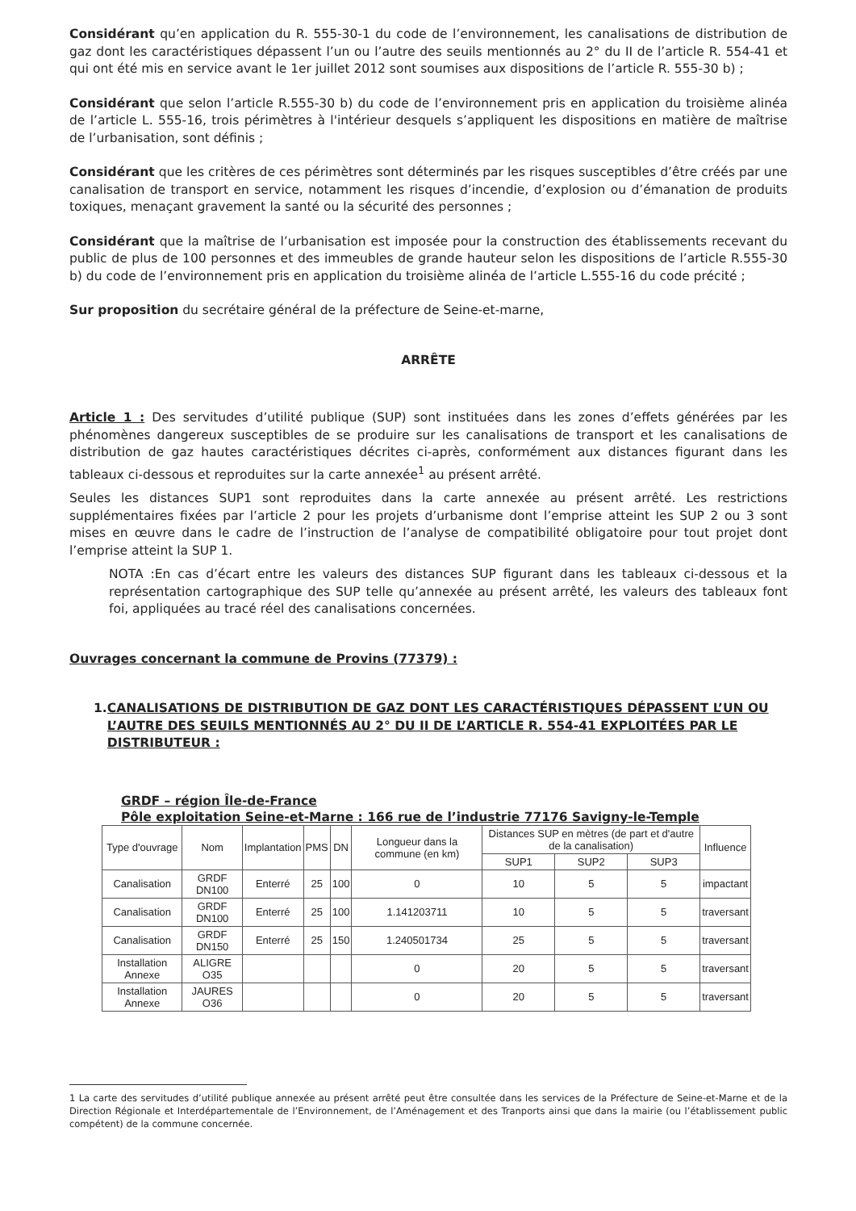Considérant qu’en application du R. 555-30-1 du code de l’environnement, les canalisations de distribution de gaz dont les caractéristiques dépassent l’un ou l’autre des seuils mentionnés au 2° du II de l’article R. 554-41 et qui ont été mis en service avant le 1er juillet 2012 sont soumises aux dispositions de l’article R. 555-30 b) ;
Considérant que selon l’article R.555-30 b) du code de l’environnement pris en application du troisième alinéa de l’article L. 555-16, trois périmètres à l'intérieur desquels s’appliquent les dispositions en matière de maîtrise de l’urbanisation, sont définis ;
Considérant que les critères de ces périmètres sont déterminés par les risques susceptibles d’être créés par une canalisation de transport en service, notamment les risques d’incendie, d’explosion ou d’émanation de produits toxiques, menaçant gravement la santé ou la sécurité des personnes ;
Considérant que la maîtrise de l’urbanisation est imposée pour la construction des établissements recevant du public de plus de 100 personnes et des immeubles de grande hauteur selon les dispositions de l’article R.555-30 b) du code de l’environnement pris en application du troisième alinéa de l’article L.555-16 du code précité ;
Sur proposition du secrétaire général de la préfecture de Seine-et-marne,
ARRÊTE
Article 1 : Des servitudes d’utilité publique (SUP) sont instituées dans les zones d’effets générées par les phénomènes dangereux susceptibles de se produire sur les canalisations de transport et les canalisations de distribution de gaz hautes caractéristiques décrites ci-après, conformément aux distances figurant dans les tableaux ci-dessous et reproduites sur la carte annexée<sup>1</sup> au présent arrêté.
Seules les distances SUP1 sont reproduites dans la carte annexée au présent arrêté. Les restrictions supplémentaires fixées par l’article 2 pour les projets d’urbanisme dont l’emprise atteint les SUP 2 ou 3 sont mises en œuvre dans le cadre de l’instruction de l’analyse de compatibilité obligatoire pour tout projet dont l’emprise atteint la SUP 1.
NOTA :En cas d’écart entre les valeurs des distances SUP figurant dans les tableaux ci-dessous et la représentation cartographique des SUP telle qu’annexée au présent arrêté, les valeurs des tableaux font foi, appliquées au tracé réel des canalisations concernées.
Ouvrages concernant la commune de Provins (77379) :
1. CANALISATIONS DE DISTRIBUTION DE GAZ DONT LES CARACTÉRISTIQUES DÉPASSENT L’UN OU L’AUTRE DES SEUILS MENTIONNÉS AU 2° DU II DE L’ARTICLE R. 554-41 EXPLOITÉES PAR LE DISTRIBUTEUR :
GRDF – région Île-de-France
Pôle exploitation Seine-et-Marne : 166 rue de l’industrie 77176 Savigny-le-Temple
| Type d'ouvrage | Nom | Implantation | PMS | DN | Longueur dans la commune (en km) | Distances SUP en mètres (de part et d'autre de la canalisation) | | | Influence |
| --- | --- | --- | --- | --- | --- | --- | --- | --- | --- |
| | | | | | | SUP1 | SUP2 | SUP3 | |
| Canalisation | GRDF DN100 | Enterré | 25 | 100 | 0 | 10 | 5 | 5 | impactant |
| Canalisation | GRDF DN100 | Enterré | 25 | 100 | 1.141203711 | 10 | 5 | 5 | traversant |
| Canalisation | GRDF DN150 | Enterré | 25 | 150 | 1.240501734 | 25 | 5 | 5 | traversant |
| Installation Annexe | ALIGRE O35 | | | | 0 | 20 | 5 | 5 | traversant |
| Installation Annexe | JAURES O36 | | | | 0 | 20 | 5 | 5 | traversant |
1 La carte des servitudes d’utilité publique annexée au présent arrêté peut être consultée dans les services de la Préfecture de Seine-et-Marne et de la Direction Régionale et Interdépartementale de l’Environnement, de l’Aménagement et des Tranports ainsi que dans la mairie (ou l’établissement public compétent) de la commune concernée.